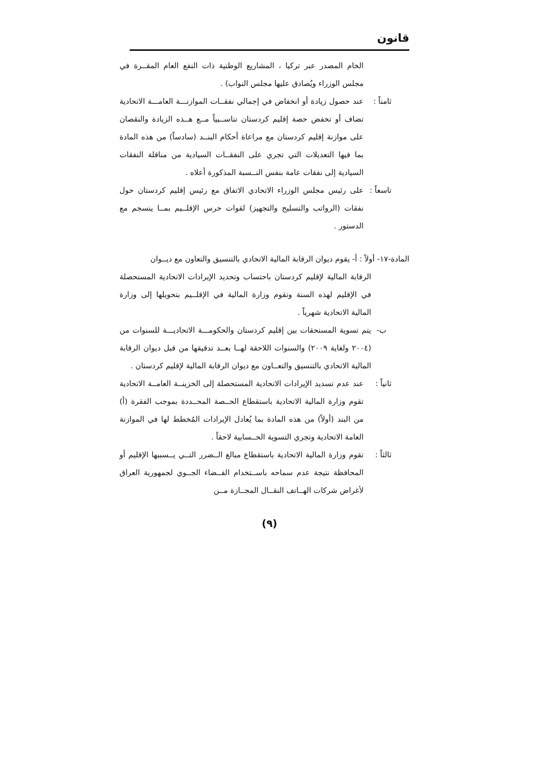قانون
الخام المصدر عبر تركيا ، المشاريع الوطنية ذات النفع العام المقــرة في مجلس الوزراء ويُصادق عليها مجلس النواب) .
ثامناً :
عند حصول زيادة أو انخفاض في إجمالي نفقــات الموازنـــة العامـــة الاتحادية تضاف أو تخفض حصة إقليم كردستان تناســبياً مــع هــذه الزيادة والنقصان على موازنة إقليم كردستان مع مراعاة أحكام البنــد (سادساً) من هذه المادة بما فيها التعديلات التي تجري على النفقــات السيادية من مناقلة النفقات السيادية إلى نفقات عامة بنفس النــسبة المذكورة أعلاه .
تاسعاً :
على رئيس مجلس الوزراء الاتحادي الاتفاق مع رئيس إقليم كردستان حول نفقات (الرواتب والتسليح والتجهيز) لقوات حرس الإقلــيم بمــا ينسجم مع الدستور .
المادة-١٧- أولاً : أ- يقوم ديوان الرقابة المالية الاتحادي بالتنسيق والتعاون مع ديــوان
الرقابة المالية لإقليم كردستان باحتساب وتحديد الإيرادات الاتحادية المستحصلة في الإقليم لهذه السنة وتقوم وزارة المالية في الإقلــيم بتحويلها إلى وزارة المالية الاتحادية شهرياً .
ب- يتم تسوية المستحقات بين إقليم كردستان والحكومـــة الاتحاديـــة للسنوات من (٢٠٠٤ ولغاية ٢٠٠٩) والسنوات اللاحقة لهــا بعــد تدقيقها من قبل ديوان الرقابة المالية الاتحادي بالتنسيق والتعــاون مع ديوان الرقابة المالية لإقليم كردستان .
ثانياً :
عند عدم تسديد الإيرادات الاتحادية المستحصلة إلى الخزينــة العامــة الاتحادية تقوم وزارة المالية الاتحادية باستقطاع الحــصة المحــددة بموجب الفقرة (أ) من البند (أولاً) من هذه المادة بما يُعادل الإيرادات المُخطط لها في الموازنة العامة الاتحادية وتجري التسوية الحــسابية لاحقاً .
ثالثاً :
تقوم وزارة المالية الاتحادية باستقطاع مبالغ الــضرر التــي يــسببها الإقليم أو المحافظة نتيجة عدم سماحه باســتخدام الفــضاء الجــوي لجمهورية العراق لأغراض شركات الهــاتف النقــال المجــازة مــن
(٩)